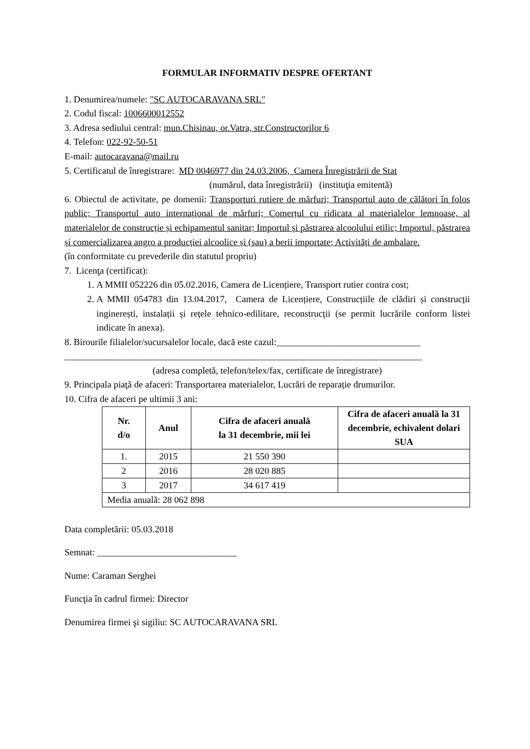FORMULAR INFORMATIV DESPRE OFERTANT
1. Denumirea/numele: "SC AUTOCARAVANA SRL"
2. Codul fiscal: 1006600012552
3. Adresa sediului central: mun.Chisinau, or.Vatra, str.Constructorilor 6
4. Telefon: 022-92-50-51
E-mail: autocaravana@mail.ru
5. Certificatul de înregistrare: MD 0046977 din 24.03.2006, Camera Înregistrării de Stat
(numărul, data înregistrării) (instituţia emitentă)
6. Obiectul de activitate, pe domenii: Transporturi rutiere de mărfuri; Transportul auto de călători în folos public; Transportul auto internațional de mărfuri; Comerțul cu ridicata al materialelor lemnoase, al materialelor de construcție și echipamentul sanitar; Importul și păstrarea alcoolului etilic; Importul, păstrarea și comercializarea angro a producției alcoolice și (sau) a berii importate; Activități de ambalare.
(în conformitate cu prevederile din statutul propriu)
7. Licenţa (certificat):
1. A MMII 052226 din 05.02.2016, Camera de Licențiere, Transport rutier contra cost;
2. A MMII 054783 din 13.04.2017, Camera de Licențiere, Construcțiile de clădiri și construcții inginerești, instalații și rețele tehnico-edilitare, reconstrucții (se permit lucrările conform listei indicate în anexa).
8. Birourile filialelor/sucursalelor locale, dacă este cazul:_______________________________
_____________________________________________________________________________
(adresa completă, telefon/telex/fax, certificate de înregistrare)
9. Principala piaţă de afaceri: Transportarea materialelor, Lucrări de reparație drumurilor.
10. Cifra de afaceri pe ultimii 3 ani:
| Nr. d/o | Anul | Cifra de afaceri anuală la 31 decembrie, mii lei | Cifra de afaceri anuală la 31 decembrie, echivalent dolari SUA |
| --- | --- | --- | --- |
| 1. | 2015 | 21 550 390 | |
| 2 | 2016 | 28 020 885 | |
| 3 | 2017 | 34 617 419 | |
| Media anuală: 28 062 898 | | | |
Data completării: 05.03.2018
Semnat: ______________________________
Nume: Caraman Serghei
Funcţia în cadrul firmei: Director
Denumirea firmei şi sigiliu: SC AUTOCARAVANA SRL